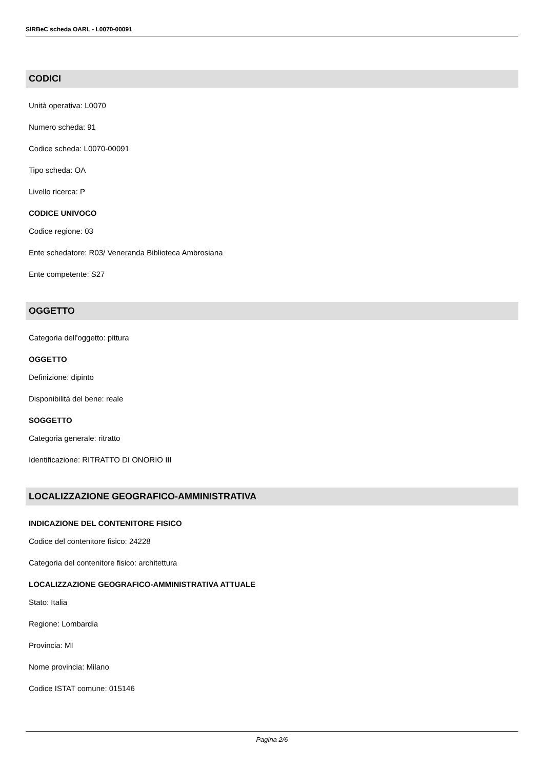SIRBeC scheda OARL - L0070-00091
CODICI
Unità operativa: L0070
Numero scheda: 91
Codice scheda: L0070-00091
Tipo scheda: OA
Livello ricerca: P
CODICE UNIVOCO
Codice regione: 03
Ente schedatore: R03/ Veneranda Biblioteca Ambrosiana
Ente competente: S27
OGGETTO
Categoria dell'oggetto: pittura
OGGETTO
Definizione: dipinto
Disponibilità del bene: reale
SOGGETTO
Categoria generale: ritratto
Identificazione: RITRATTO DI ONORIO III
LOCALIZZAZIONE GEOGRAFICO-AMMINISTRATIVA
INDICAZIONE DEL CONTENITORE FISICO
Codice del contenitore fisico: 24228
Categoria del contenitore fisico: architettura
LOCALIZZAZIONE GEOGRAFICO-AMMINISTRATIVA ATTUALE
Stato: Italia
Regione: Lombardia
Provincia: MI
Nome provincia: Milano
Codice ISTAT comune: 015146
Pagina 2/6